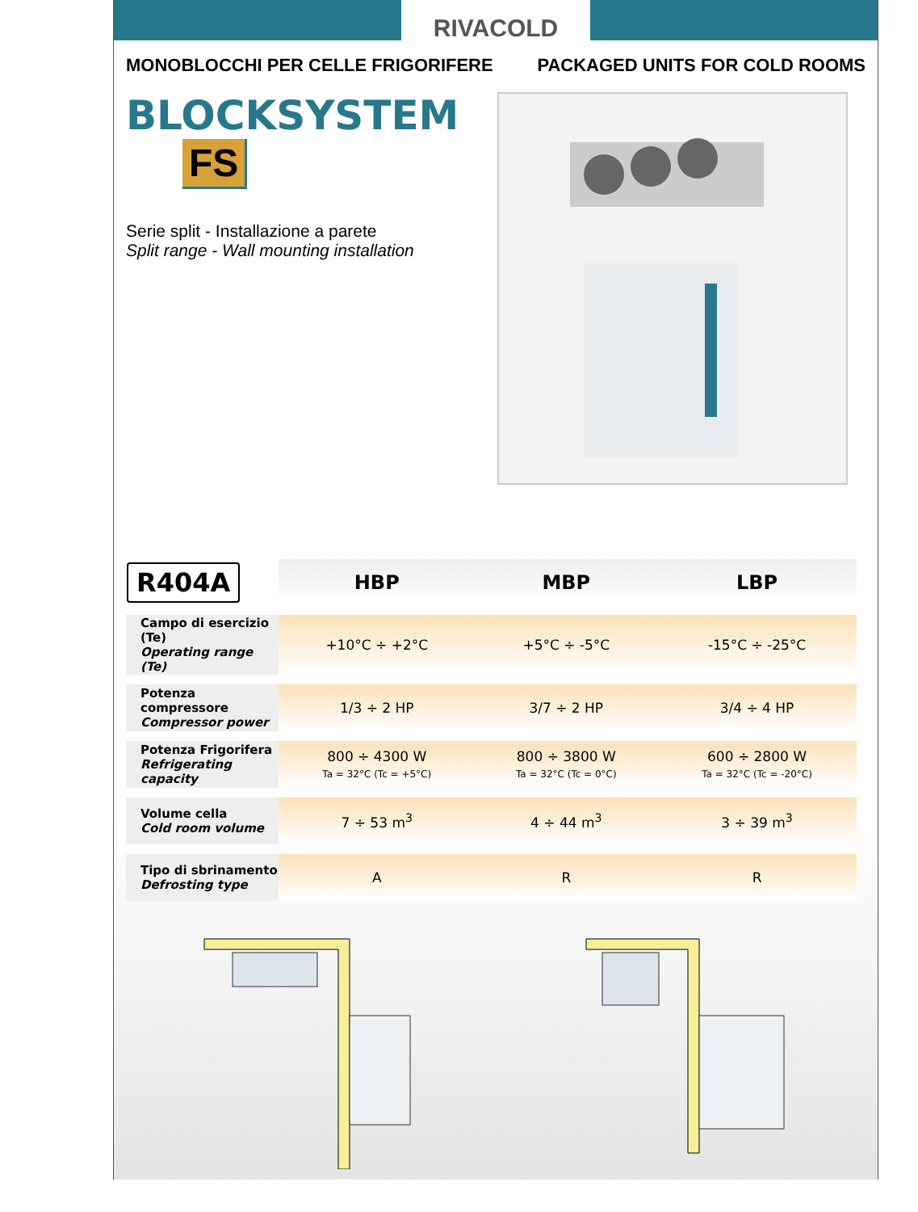RIVACOLD
MONOBLOCCHI PER CELLE FRIGORIFERE PACKAGED UNITS FOR COLD ROOMS
BLOCKSYSTEM FS
Serie split - Installazione a parete
Split range - Wall mounting installation
| R404A | HBP | MBP | LBP |
| --- | --- | --- | --- |
| Campo di esercizio (Te) Operating range (Te) | +10°C ÷ +2°C | +5°C ÷ -5°C | -15°C ÷ -25°C |
| Potenza compressore Compressor power | 1/3 ÷ 2 HP | 3/7 ÷ 2 HP | 3/4 ÷ 4 HP |
| Potenza Frigorifera Refrigerating capacity | 800 ÷ 4300 W Ta = 32°C (Tc = +5°C) | 800 ÷ 3800 W Ta = 32°C (Tc = 0°C) | 600 ÷ 2800 W Ta = 32°C (Tc = -20°C) |
| Volume cella Cold room volume | 7 ÷ 53 m<sup>3</sup> | 4 ÷ 44 m<sup>3</sup> | 3 ÷ 39 m<sup>3</sup> |
| Tipo di sbrinamento Defrosting type | A | R | R |